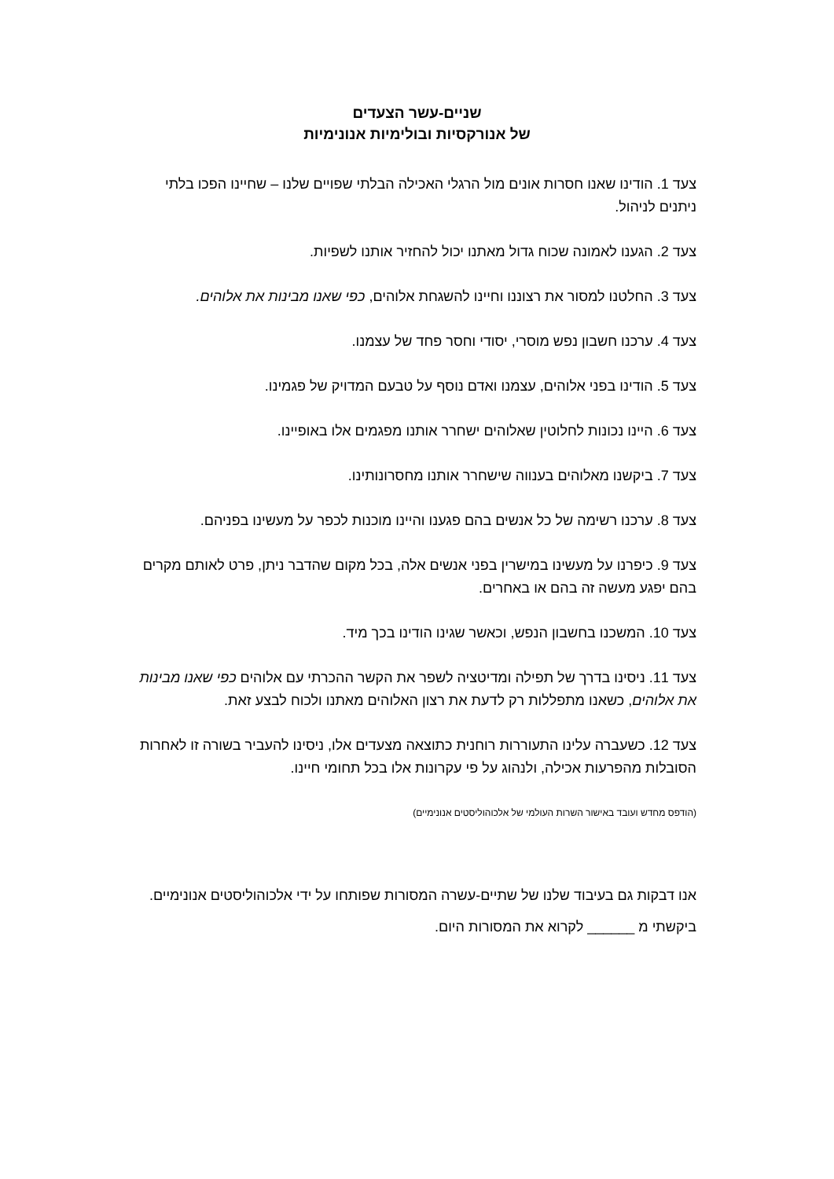שניים-עשר הצעדים
של אנורקסיות ובולימיות אנונימיות
צעד 1. הודינו שאנו חסרות אונים מול הרגלי האכילה הבלתי שפויים שלנו – שחיינו הפכו בלתי ניתנים לניהול.
צעד 2. הגענו לאמונה שכוח גדול מאתנו יכול להחזיר אותנו לשפיות.
צעד 3. החלטנו למסור את רצוננו וחיינו להשגחת אלוהים, כפי שאנו מבינות את אלוהים.
צעד 4. ערכנו חשבון נפש מוסרי, יסודי וחסר פחד של עצמנו.
צעד 5. הודינו בפני אלוהים, עצמנו ואדם נוסף על טבעם המדויק של פגמינו.
צעד 6. היינו נכונות לחלוטין שאלוהים ישחרר אותנו מפגמים אלו באופיינו.
צעד 7. ביקשנו מאלוהים בענווה שישחרר אותנו מחסרונותינו.
צעד 8. ערכנו רשימה של כל אנשים בהם פגענו והיינו מוכנות לכפר על מעשינו בפניהם.
צעד 9. כיפרנו על מעשינו במישרין בפני אנשים אלה, בכל מקום שהדבר ניתן, פרט לאותם מקרים בהם יפגע מעשה זה בהם או באחרים.
צעד 10. המשכנו בחשבון הנפש, וכאשר שגינו הודינו בכך מיד.
צעד 11. ניסינו בדרך של תפילה ומדיטציה לשפר את הקשר ההכרתי עם אלוהים כפי שאנו מבינות את אלוהים, כשאנו מתפללות רק לדעת את רצון האלוהים מאתנו ולכוח לבצע זאת.
צעד 12. כשעברה עלינו התעוררות רוחנית כתוצאה מצעדים אלו, ניסינו להעביר בשורה זו לאחרות הסובלות מהפרעות אכילה, ולנהוג על פי עקרונות אלו בכל תחומי חיינו.
(הודפס מחדש ועובד באישור השרות העולמי של אלכוהוליסטים אנונימיים)
אנו דבקות גם בעיבוד שלנו של שתיים-עשרה המסורות שפותחו על ידי אלכוהוליסטים אנונימיים. ביקשתי מ ______ לקרוא את המסורות היום.